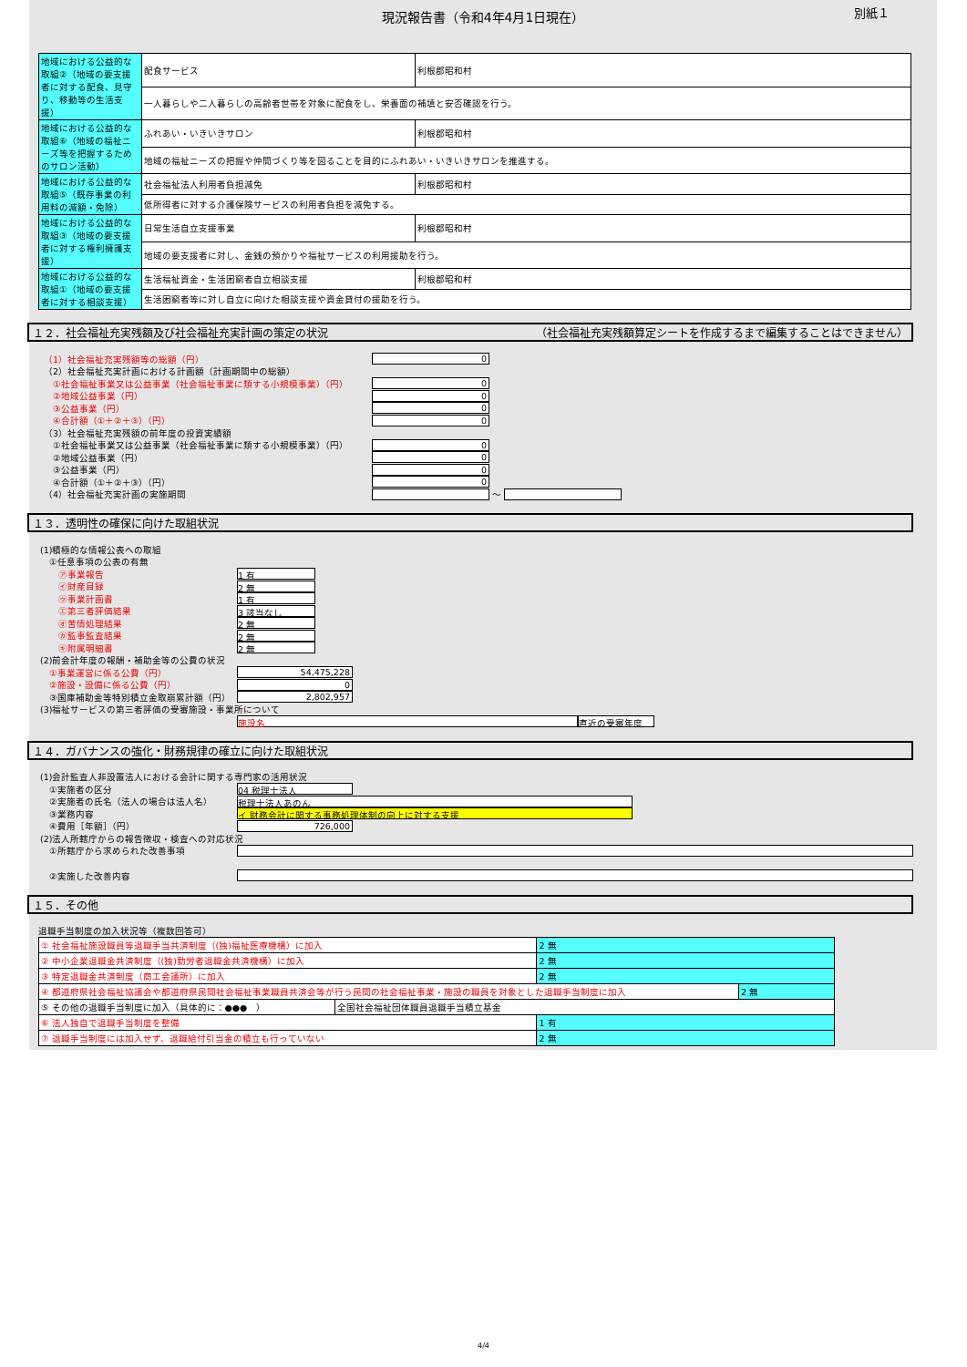現況報告書（令和4年4月1日現在）
別紙１
| 地域における公益的な取組②（地域の要支援者に対する配食、見守り、移動等の生活支援） | 配食サービス | 利根郡昭和村 |
| | 一人暮らしや二人暮らしの高齢者世帯を対象に配食をし、栄養面の補填と安否確認を行う。 | |
| 地域における公益的な取組⑥（地域の福祉ニーズ等を把握するためのサロン活動） | ふれあい・いきいきサロン | 利根郡昭和村 |
| | 地域の福祉ニーズの把握や仲間づくり等を図ることを目的にふれあい・いきいきサロンを推進する。 | |
| 地域における公益的な取組⑤（既存事業の利用料の減額・免除） | 社会福祉法人利用者負担減免 | 利根郡昭和村 |
| | 低所得者に対する介護保険サービスの利用者負担を減免する。 | |
| 地域における公益的な取組③（地域の要支援者に対する権利擁護支援） | 日常生活自立支援事業 | 利根郡昭和村 |
| | 地域の要支援者に対し、金銭の預かりや福祉サービスの利用援助を行う。 | |
| 地域における公益的な取組①（地域の要支援者に対する相談支援） | 生活福祉資金・生活困窮者自立相談支援 | 利根郡昭和村 |
| | 生活困窮者等に対し自立に向けた相談支援や資金貸付の援助を行う。 | |
１２．社会福祉充実残額及び社会福祉充実計画の策定の状況 （社会福祉充実残額算定シートを作成するまで編集することはできません）
（1）社会福祉充実残額等の総額（円） 0
（2）社会福祉充実計画における計画額（計画期間中の総額）
　①社会福祉事業又は公益事業（社会福祉事業に類する小規模事業）（円） 0
　②地域公益事業（円） 0
　③公益事業（円） 0
　④合計額（①＋②＋③）（円） 0
（3）社会福祉充実残額の前年度の投資実績額
　①社会福祉事業又は公益事業（社会福祉事業に類する小規模事業）（円） 0
　②地域公益事業（円） 0
　③公益事業（円） 0
　④合計額（①＋②＋③）（円） 0
（4）社会福祉充実計画の実施期間 ～
１３．透明性の確保に向けた取組状況
(1)積極的な情報公表への取組
　①任意事項の公表の有無
　　㋐事業報告 1 有
　　㋑財産目録 2 無
　　㋒事業計画書 1 有
　　㋓第三者評価結果 3 該当なし
　　㋔苦情処理結果 2 無
　　㋕監事監査結果 2 無
　　㋖附属明細書 2 無
(2)前会計年度の報酬・補助金等の公費の状況
　①事業運営に係る公費（円） 54,475,228
　②施設・設備に係る公費（円） 0
　③国庫補助金等特別積立金取崩累計額（円） 2,802,957
(3)福祉サービスの第三者評価の受審施設・事業所について
施設名 直近の受審年度
１４．ガバナンスの強化・財務規律の確立に向けた取組状況
(1)会計監査人非設置法人における会計に関する専門家の活用状況
　①実施者の区分 04 税理士法人
　②実施者の氏名（法人の場合は法人名） 税理士法人あのん
　③業務内容 イ 財務会計に関する事務処理体制の向上に対する支援
　④費用［年額］（円） 726,000
(2)法人所轄庁からの報告徴収・検査への対応状況
　①所轄庁から求められた改善事項
　②実施した改善内容
１５．その他
退職手当制度の加入状況等（複数回答可）
| ① 社会福祉施設職員等退職手当共済制度（(独)福祉医療機構）に加入 | | 2 無 | |
| ② 中小企業退職金共済制度（(独)勤労者退職金共済機構）に加入 | | 2 無 | |
| ③ 特定退職金共済制度（商工会議所）に加入 | | 2 無 | |
| ④ 都道府県社会福祉協議会や都道府県民間社会福祉事業職員共済会等が行う民間の社会福祉事業・施設の職員を対象とした退職手当制度に加入 | | | 2 無 |
| ⑤ その他の退職手当制度に加入（具体的に：●●● ） | 全国社会福祉団体職員退職手当積立基金 | | |
| ⑥ 法人独自で退職手当制度を整備 | | 1 有 | |
| ⑦ 退職手当制度には加入せず、退職給付引当金の積立も行っていない | | 2 無 | |
4/4